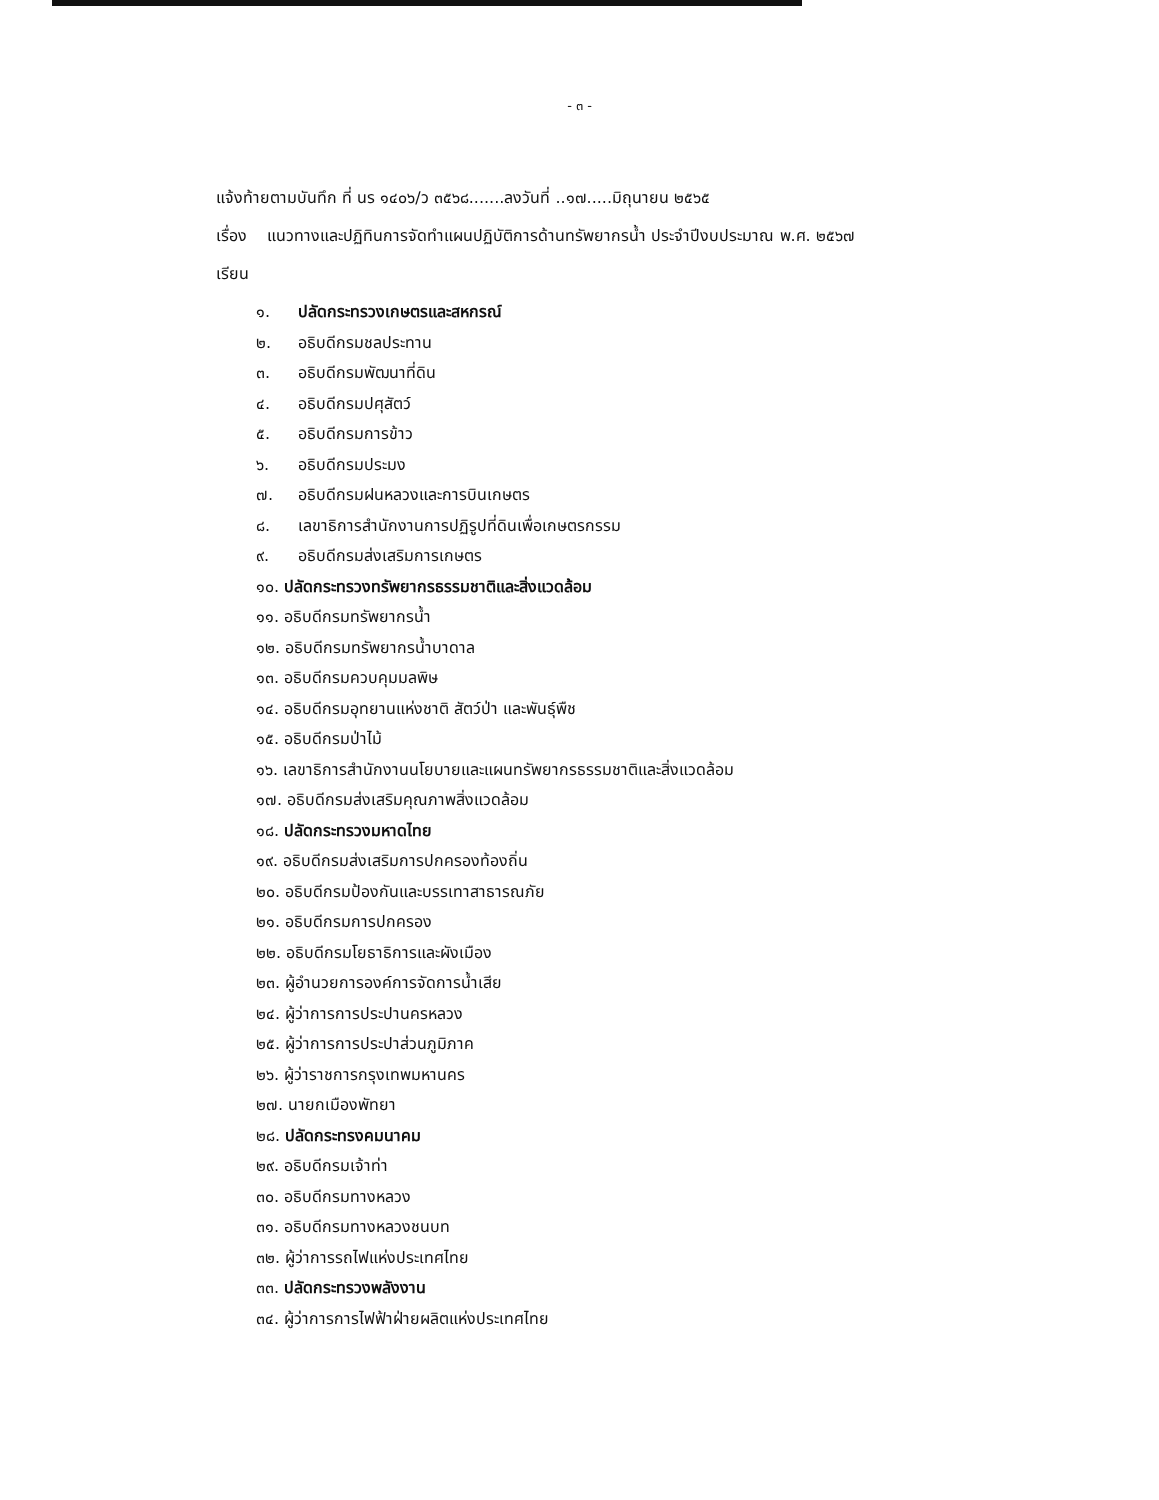- ๓ -
แจ้งท้ายตามบันทึก ที่ นร ๑๔๐๖/ว ๓๕๖๘.......ลงวันที่ ..๑๗.....มิถุนายน ๒๕๖๕
เรื่อง แนวทางและปฏิทินการจัดทำแผนปฏิบัติการด้านทรัพยากรน้ำ ประจำปีงบประมาณ พ.ศ. ๒๕๖๗
เรียน
๑. ปลัดกระทรวงเกษตรและสหกรณ์
๒. อธิบดีกรมชลประทาน
๓. อธิบดีกรมพัฒนาที่ดิน
๔. อธิบดีกรมปศุสัตว์
๕. อธิบดีกรมการข้าว
๖. อธิบดีกรมประมง
๗. อธิบดีกรมฝนหลวงและการบินเกษตร
๘. เลขาธิการสำนักงานการปฏิรูปที่ดินเพื่อเกษตรกรรม
๙. อธิบดีกรมส่งเสริมการเกษตร
๑๐. ปลัดกระทรวงทรัพยากรธรรมชาติและสิ่งแวดล้อม
๑๑. อธิบดีกรมทรัพยากรน้ำ
๑๒. อธิบดีกรมทรัพยากรน้ำบาดาล
๑๓. อธิบดีกรมควบคุมมลพิษ
๑๔. อธิบดีกรมอุทยานแห่งชาติ สัตว์ป่า และพันธุ์พืช
๑๕. อธิบดีกรมป่าไม้
๑๖. เลขาธิการสำนักงานนโยบายและแผนทรัพยากรธรรมชาติและสิ่งแวดล้อม
๑๗. อธิบดีกรมส่งเสริมคุณภาพสิ่งแวดล้อม
๑๘. ปลัดกระทรวงมหาดไทย
๑๙. อธิบดีกรมส่งเสริมการปกครองท้องถิ่น
๒๐. อธิบดีกรมป้องกันและบรรเทาสาธารณภัย
๒๑. อธิบดีกรมการปกครอง
๒๒. อธิบดีกรมโยธาธิการและผังเมือง
๒๓. ผู้อำนวยการองค์การจัดการน้ำเสีย
๒๔. ผู้ว่าการการประปานครหลวง
๒๕. ผู้ว่าการการประปาส่วนภูมิภาค
๒๖. ผู้ว่าราชการกรุงเทพมหานคร
๒๗. นายกเมืองพัทยา
๒๘. ปลัดกระทรงคมนาคม
๒๙. อธิบดีกรมเจ้าท่า
๓๐. อธิบดีกรมทางหลวง
๓๑. อธิบดีกรมทางหลวงชนบท
๓๒. ผู้ว่าการรถไฟแห่งประเทศไทย
๓๓. ปลัดกระทรวงพลังงาน
๓๔. ผู้ว่าการการไฟฟ้าฝ่ายผลิตแห่งประเทศไทย